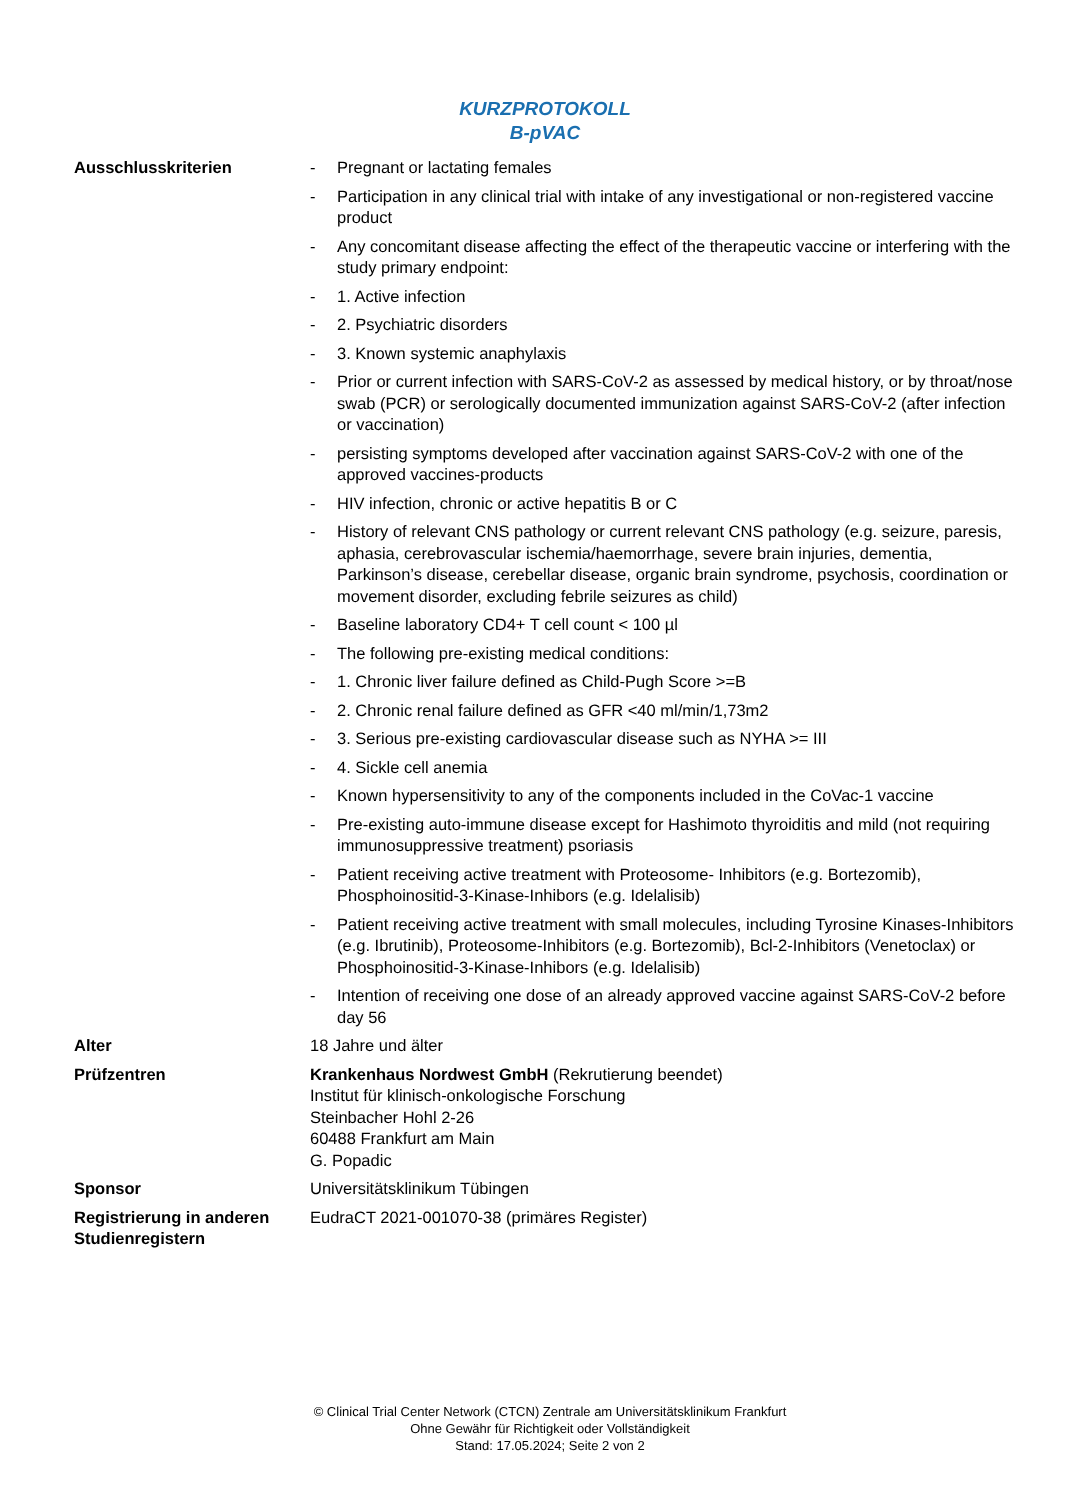KURZPROTOKOLL
B-pVAC
| Ausschlusskriterien | - Pregnant or lactating females - Participation in any clinical trial with intake of any investigational or non-registered vaccine product - Any concomitant disease affecting the effect of the therapeutic vaccine or interfering with the study primary endpoint: - 1. Active infection - 2. Psychiatric disorders - 3. Known systemic anaphylaxis - Prior or current infection with SARS-CoV-2 as assessed by medical history, or by throat/nose swab (PCR) or serologically documented immunization against SARS-CoV-2 (after infection or vaccination) - persisting symptoms developed after vaccination against SARS-CoV-2 with one of the approved vaccines-products - HIV infection, chronic or active hepatitis B or C - History of relevant CNS pathology or current relevant CNS pathology (e.g. seizure, paresis, aphasia, cerebrovascular ischemia/haemorrhage, severe brain injuries, dementia, Parkinson’s disease, cerebellar disease, organic brain syndrome, psychosis, coordination or movement disorder, excluding febrile seizures as child) - Baseline laboratory CD4+ T cell count < 100 µl - The following pre-existing medical conditions: - 1. Chronic liver failure defined as Child-Pugh Score >=B - 2. Chronic renal failure defined as GFR <40 ml/min/1,73m2 - 3. Serious pre-existing cardiovascular disease such as NYHA >= III - 4. Sickle cell anemia - Known hypersensitivity to any of the components included in the CoVac-1 vaccine - Pre-existing auto-immune disease except for Hashimoto thyroiditis and mild (not requiring immunosuppressive treatment) psoriasis - Patient receiving active treatment with Proteosome- Inhibitors (e.g. Bortezomib), Phosphoinositid-3-Kinase-Inhibors (e.g. Idelalisib) - Patient receiving active treatment with small molecules, including Tyrosine Kinases-Inhibitors (e.g. Ibrutinib), Proteosome-Inhibitors (e.g. Bortezomib), Bcl-2-Inhibitors (Venetoclax) or Phosphoinositid-3-Kinase-Inhibors (e.g. Idelalisib) - Intention of receiving one dose of an already approved vaccine against SARS-CoV-2 before day 56 |
| Alter | 18 Jahre und älter |
| Prüfzentren | Krankenhaus Nordwest GmbH (Rekrutierung beendet) Institut für klinisch-onkologische Forschung Steinbacher Hohl 2-26 60488 Frankfurt am Main G. Popadic |
| Sponsor | Universitätsklinikum Tübingen |
| Registrierung in anderen Studienregistern | EudraCT 2021-001070-38 (primäres Register) |
© Clinical Trial Center Network (CTCN) Zentrale am Universitätsklinikum Frankfurt
Ohne Gewähr für Richtigkeit oder Vollständigkeit
Stand: 17.05.2024; Seite 2 von 2